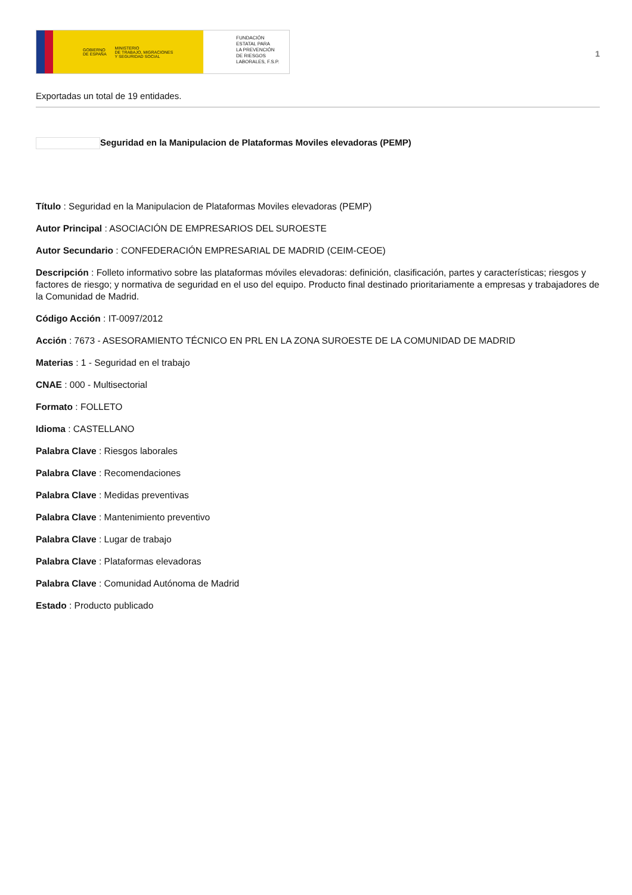GOBIERNO
DE ESPAÑA MINISTERIO
DE TRABAJO, MIGRACIONES
Y SEGURIDAD SOCIAL
FUNDACIÓN
ESTATAL PARA
LA PREVENCIÓN
DE RIESGOS
LABORALES, F.S.P.
1
Exportadas un total de 19 entidades.
Seguridad en la Manipulacion de Plataformas Moviles elevadoras (PEMP)
Título : Seguridad en la Manipulacion de Plataformas Moviles elevadoras (PEMP)
Autor Principal : ASOCIACIÓN DE EMPRESARIOS DEL SUROESTE
Autor Secundario : CONFEDERACIÓN EMPRESARIAL DE MADRID (CEIM-CEOE)
Descripción : Folleto informativo sobre las plataformas móviles elevadoras: definición, clasificación, partes y características; riesgos y factores de riesgo; y normativa de seguridad en el uso del equipo. Producto final destinado prioritariamente a empresas y trabajadores de la Comunidad de Madrid.
Código Acción : IT-0097/2012
Acción : 7673 - ASESORAMIENTO TÉCNICO EN PRL EN LA ZONA SUROESTE DE LA COMUNIDAD DE MADRID
Materias : 1 - Seguridad en el trabajo
CNAE : 000 - Multisectorial
Formato : FOLLETO
Idioma : CASTELLANO
Palabra Clave : Riesgos laborales
Palabra Clave : Recomendaciones
Palabra Clave : Medidas preventivas
Palabra Clave : Mantenimiento preventivo
Palabra Clave : Lugar de trabajo
Palabra Clave : Plataformas elevadoras
Palabra Clave : Comunidad Autónoma de Madrid
Estado : Producto publicado